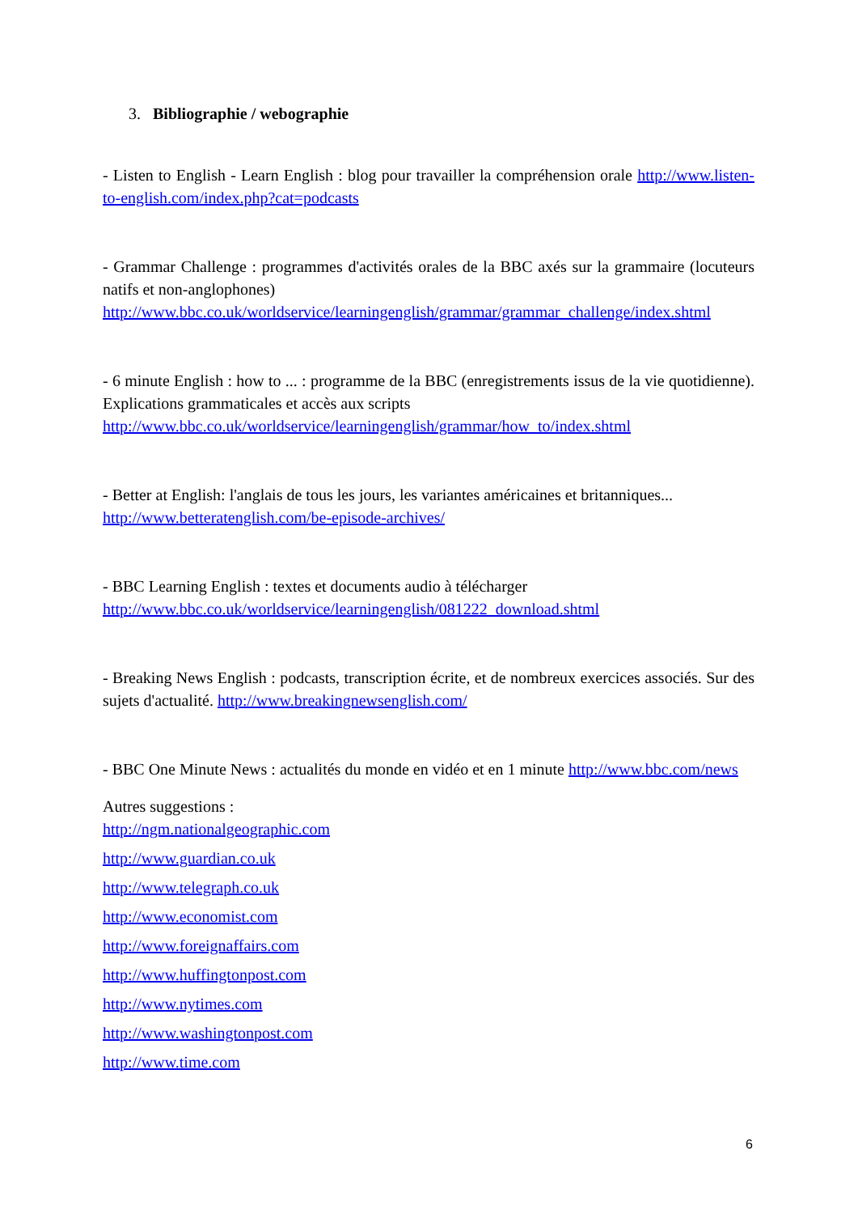3. Bibliographie / webographie
- Listen to English - Learn English : blog pour travailler la compréhension orale http://www.listen-to-english.com/index.php?cat=podcasts
- Grammar Challenge : programmes d'activités orales de la BBC axés sur la grammaire (locuteurs natifs et non-anglophones)
http://www.bbc.co.uk/worldservice/learningenglish/grammar/grammar_challenge/index.shtml
- 6 minute English : how to ... : programme de la BBC (enregistrements issus de la vie quotidienne). Explications grammaticales et accès aux scripts
http://www.bbc.co.uk/worldservice/learningenglish/grammar/how_to/index.shtml
- Better at English: l'anglais de tous les jours, les variantes américaines et britanniques...
http://www.betteratenglish.com/be-episode-archives/
- BBC Learning English : textes et documents audio à télécharger
http://www.bbc.co.uk/worldservice/learningenglish/081222_download.shtml
- Breaking News English : podcasts, transcription écrite, et de nombreux exercices associés. Sur des sujets d'actualité. http://www.breakingnewsenglish.com/
- BBC One Minute News : actualités du monde en vidéo et en 1 minute http://www.bbc.com/news
Autres suggestions :
http://ngm.nationalgeographic.com
http://www.guardian.co.uk
http://www.telegraph.co.uk
http://www.economist.com
http://www.foreignaffairs.com
http://www.huffingtonpost.com
http://www.nytimes.com
http://www.washingtonpost.com
http://www.time.com
6